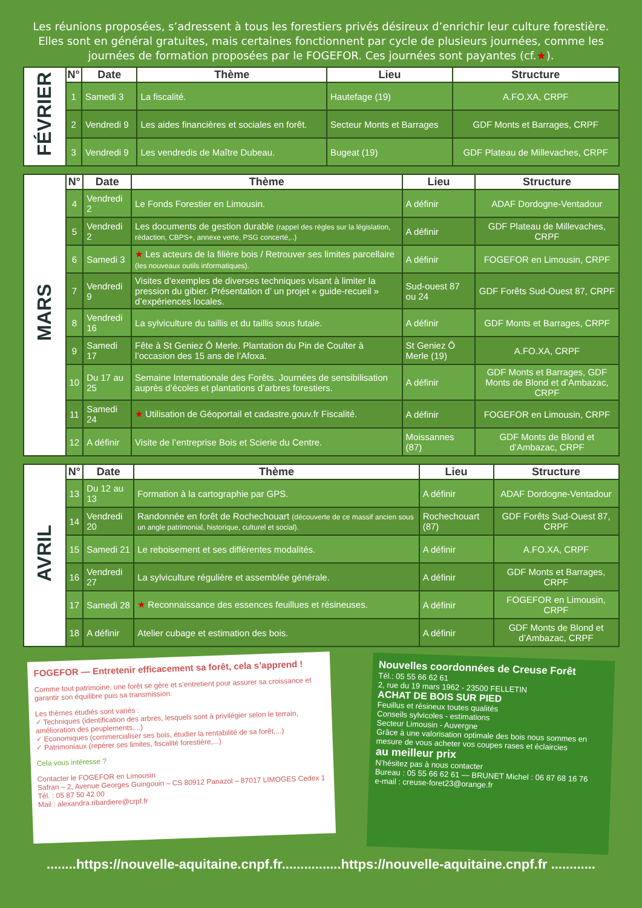Les réunions proposées, s’adressent à tous les forestiers privés désireux d’enrichir leur culture forestière. Elles sont en général gratuites, mais certaines fonctionnent par cycle de plusieurs journées, comme les journées de formation proposées par le FOGEFOR. Ces journées sont payantes (cf.★).
| FÉVRIER | N° | Date | Thème | Lieu | Structure |
| | 1 | Samedi 3 | La fiscalité. | Hautefage (19) | A.FO.XA, CRPF |
| | 2 | Vendredi 9 | Les aides financières et sociales en forêt. | Secteur Monts et Barrages | GDF Monts et Barrages, CRPF |
| | 3 | Vendredi 9 | Les vendredis de Maître Dubeau. | Bugeat (19) | GDF Plateau de Millevaches, CRPF |
| MARS | N° | Date | Thème | Lieu | Structure |
| | 4 | Vendredi 2 | Le Fonds Forestier en Limousin. | A définir | ADAF Dordogne-Ventadour |
| | 5 | Vendredi 2 | Les documents de gestion durable (rappel des règles sur la législation, rédaction, CBPS+, annexe verte, PSG concerté,..) | A définir | GDF Plateau de Millevaches, CRPF |
| | 6 | Samedi 3 | ★ Les acteurs de la filière bois / Retrouver ses limites parcellaire (les nouveaux outils informatiques). | A définir | FOGEFOR en Limousin, CRPF |
| | 7 | Vendredi 9 | Visites d’exemples de diverses techniques visant à limiter la pression du gibier. Présentation d’ un projet « guide-recueil » d’expériences locales. | Sud-ouest 87 ou 24 | GDF Forêts Sud-Ouest 87, CRPF |
| | 8 | Vendredi 16 | La sylviculture du taillis et du taillis sous futaie. | A définir | GDF Monts et Barrages, CRPF |
| | 9 | Samedi 17 | Fête à St Geniez Ô Merle. Plantation du Pin de Coulter à l’occasion des 15 ans de l’Afoxa. | St Geniez Ô Merle (19) | A.FO.XA, CRPF |
| | 10 | Du 17 au 25 | Semaine Internationale des Forêts. Journées de sensibilisation auprès d’écoles et plantations d’arbres forestiers. | A définir | GDF Monts et Barrages, GDF Monts de Blond et d’Ambazac, CRPF |
| | 11 | Samedi 24 | ★ Utilisation de Géoportail et cadastre.gouv.fr Fiscalité. | A définir | FOGEFOR en Limousin, CRPF |
| | 12 | A définir | Visite de l’entreprise Bois et Scierie du Centre. | Moissannes (87) | GDF Monts de Blond et d’Ambazac, CRPF |
| AVRIL | N° | Date | Thème | Lieu | Structure |
| | 13 | Du 12 au 13 | Formation à la cartographie par GPS. | A définir | ADAF Dordogne-Ventadour |
| | 14 | Vendredi 20 | Randonnée en forêt de Rochechouart (découverte de ce massif ancien sous un angle patrimonial, historique, culturel et social). | Rochechouart (87) | GDF Forêts Sud-Ouest 87, CRPF |
| | 15 | Samedi 21 | Le reboisement et ses différentes modalités. | A définir | A.FO.XA, CRPF |
| | 16 | Vendredi 27 | La sylviculture régulière et assemblée générale. | A définir | GDF Monts et Barrages, CRPF |
| | 17 | Samedi 28 | ★ Reconnaissance des essences feuillues et résineuses. | A définir | FOGEFOR en Limousin, CRPF |
| | 18 | A définir | Atelier cubage et estimation des bois. | A définir | GDF Monts de Blond et d’Ambazac, CRPF |
FOGEFOR — Entretenir efficacement sa forêt, cela s’apprend !
Comme tout patrimoine, une forêt se gère et s’entretient pour assurer sa croissance et garantir son équilibre puis sa transmission.
Les thèmes étudiés sont variés :
✓ Techniques (identification des arbres, lesquels sont à privilégier selon le terrain, amélioration des peuplements,...)
✓ Economiques (commercialiser ses bois, étudier la rentabilité de sa forêt,...)
✓ Patrimoniaux (repérer ses limites, fiscalité forestière,...)
Cela vous intéresse ?
Contacter le FOGEFOR en Limousin
Safran – 2, Avenue Georges Guingouin – CS 80912 Panazol – 87017 LIMOGES Cedex 1
Tél. : 05 87 50 42 00
Mail : alexandra.ribardiere@crpf.fr
Nouvelles coordonnées de Creuse Forêt
Tél.: 05 55 66 62 61
2, rue du 19 mars 1962 - 23500 FELLETIN
ACHAT DE BOIS SUR PIED
Feuillus et résineux toutes qualités
Conseils sylvicoles - estimations
Secteur Limousin - Auvergne
Grâce à une valorisation optimale des bois nous sommes en mesure de vous acheter vos coupes rases et éclaircies
au meilleur prix
N’hésitez pas à nous contacter
Bureau : 05 55 66 62 61 — BRUNET Michel : 06 87 68 16 76
e-mail : creuse-foret23@orange.fr
........https://nouvelle-aquitaine.cnpf.fr................https://nouvelle-aquitaine.cnpf.fr ............